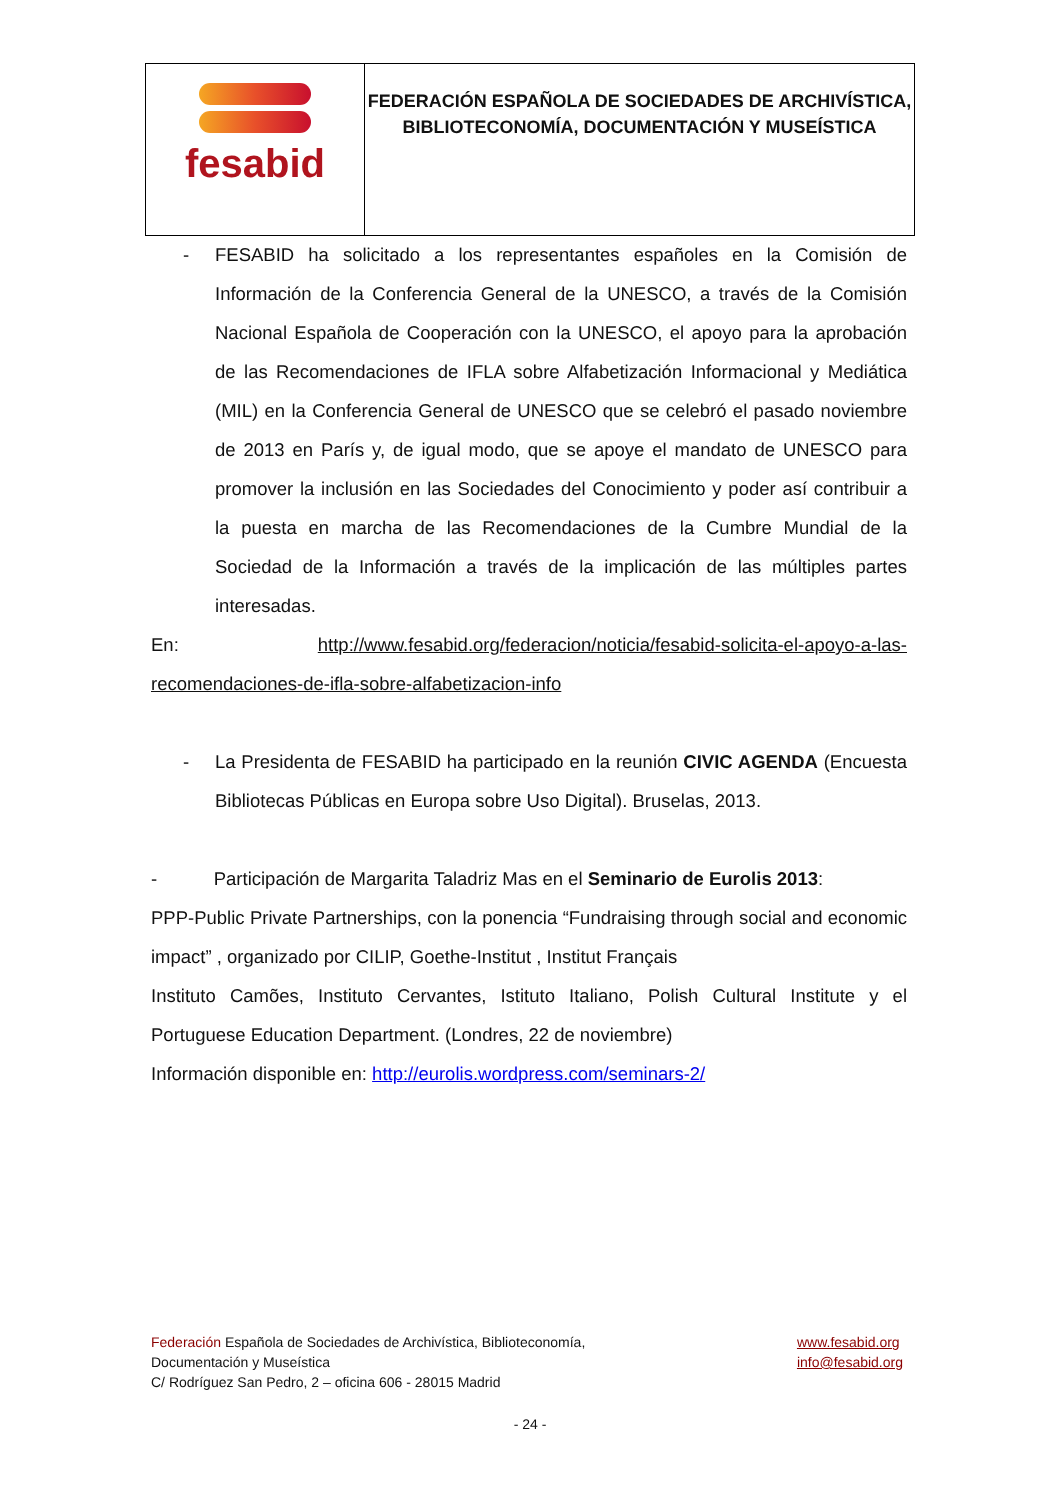| fesabid | FEDERACIÓN ESPAÑOLA DE SOCIEDADES DE ARCHIVÍSTICA, BIBLIOTECONOMÍA, DOCUMENTACIÓN Y MUSEÍSTICA |
- FESABID ha solicitado a los representantes españoles en la Comisión de Información de la Conferencia General de la UNESCO, a través de la Comisión Nacional Española de Cooperación con la UNESCO, el apoyo para la aprobación de las Recomendaciones de IFLA sobre Alfabetización Informacional y Mediática (MIL) en la Conferencia General de UNESCO que se celebró el pasado noviembre de 2013 en París y, de igual modo, que se apoye el mandato de UNESCO para promover la inclusión en las Sociedades del Conocimiento y poder así contribuir a la puesta en marcha de las Recomendaciones de la Cumbre Mundial de la Sociedad de la Información a través de la implicación de las múltiples partes interesadas.
En: http://www.fesabid.org/federacion/noticia/fesabid-solicita-el-apoyo-a-las-recomendaciones-de-ifla-sobre-alfabetizacion-info
- La Presidenta de FESABID ha participado en la reunión CIVIC AGENDA (Encuesta Bibliotecas Públicas en Europa sobre Uso Digital). Bruselas, 2013.
- Participación de Margarita Taladriz Mas en el Seminario de Eurolis 2013:
PPP-Public Private Partnerships, con la ponencia “Fundraising through social and economic impact” , organizado por CILIP, Goethe-Institut , Institut Français
Instituto Camões, Instituto Cervantes, Istituto Italiano, Polish Cultural Institute y el Portuguese Education Department. (Londres, 22 de noviembre)
Información disponible en: http://eurolis.wordpress.com/seminars-2/
Federación Española de Sociedades de Archivística, Biblioteconomía,
Documentación y Museística
C/ Rodríguez San Pedro, 2 – oficina 606 - 28015 Madrid
www.fesabid.org
info@fesabid.org
- 24 -